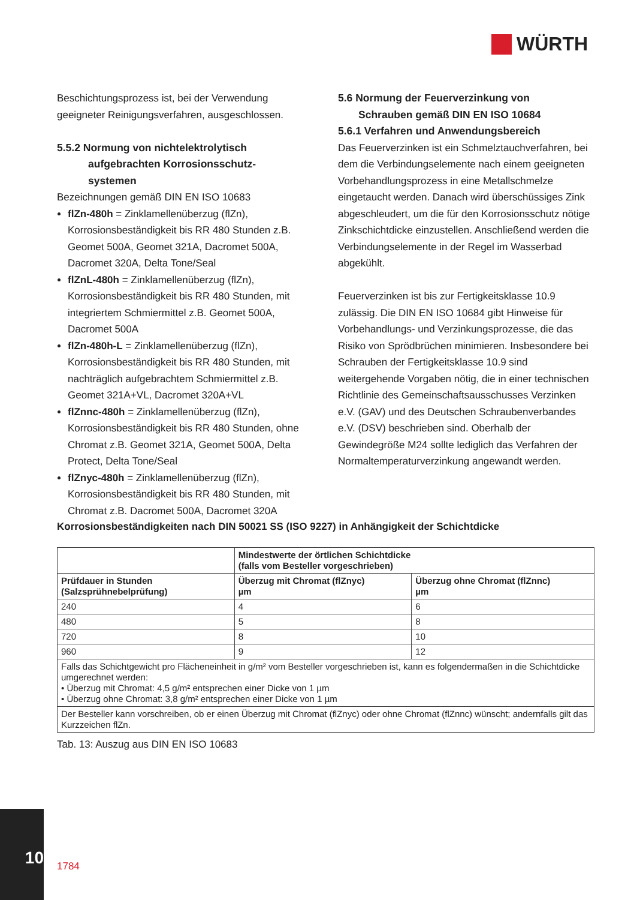WÜRTH
Beschichtungsprozess ist, bei der Verwendung geeigneter Reinigungsverfahren, ausgeschlossen.
5.5.2 Normung von nichtelektrolytisch
aufgebrachten Korrosionsschutz-
systemen
Bezeichnungen gemäß DIN EN ISO 10683
flZn-480h = Zinklamellenüberzug (flZn), Korrosionsbeständigkeit bis RR 480 Stunden z.B. Geomet 500A, Geomet 321A, Dacromet 500A, Dacromet 320A, Delta Tone/Seal
flZnL-480h = Zinklamellenüberzug (flZn), Korrosionsbeständigkeit bis RR 480 Stunden, mit integriertem Schmiermittel z.B. Geomet 500A, Dacromet 500A
flZn-480h-L = Zinklamellenüberzug (flZn), Korrosionsbeständigkeit bis RR 480 Stunden, mit nachträglich aufgebrachtem Schmiermittel z.B. Geomet 321A+VL, Dacromet 320A+VL
flZnnc-480h = Zinklamellenüberzug (flZn), Korrosionsbeständigkeit bis RR 480 Stunden, ohne Chromat z.B. Geomet 321A, Geomet 500A, Delta Protect, Delta Tone/Seal
flZnyc-480h = Zinklamellenüberzug (flZn), Korrosionsbeständigkeit bis RR 480 Stunden, mit Chromat z.B. Dacromet 500A, Dacromet 320A
5.6 Normung der Feuerverzinkung von
Schrauben gemäß DIN EN ISO 10684
5.6.1 Verfahren und Anwendungsbereich
Das Feuerverzinken ist ein Schmelztauchverfahren, bei dem die Verbindungselemente nach einem geeigneten Vorbehandlungsprozess in eine Metallschmelze eingetaucht werden. Danach wird überschüssiges Zink abgeschleudert, um die für den Korrosionsschutz nötige Zinkschichtdicke einzustellen. Anschließend werden die Verbindungselemente in der Regel im Wasserbad abgekühlt.
Feuerverzinken ist bis zur Fertigkeitsklasse 10.9 zulässig. Die DIN EN ISO 10684 gibt Hinweise für Vorbehandlungs- und Verzinkungsprozesse, die das Risiko von Sprödbrüchen minimieren. Insbesondere bei Schrauben der Fertigkeitsklasse 10.9 sind weitergehende Vorgaben nötig, die in einer technischen Richtlinie des Gemeinschaftsausschusses Verzinken e.V. (GAV) und des Deutschen Schraubenverbandes e.V. (DSV) beschrieben sind. Oberhalb der Gewindegröße M24 sollte lediglich das Verfahren der Normaltemperaturverzinkung angewandt werden.
Korrosionsbeständigkeiten nach DIN 50021 SS (ISO 9227) in Anhängigkeit der Schichtdicke
| | Mindestwerte der örtlichen Schichtdicke (falls vom Besteller vorgeschrieben) | |
| --- | --- | --- |
| Prüfdauer in Stunden (Salzsprühnebelprüfung) | Überzug mit Chromat (flZnyc) µm | Überzug ohne Chromat (flZnnc) µm |
| 240 | 4 | 6 |
| 480 | 5 | 8 |
| 720 | 8 | 10 |
| 960 | 9 | 12 |
| Falls das Schichtgewicht pro Flächeneinheit in g/m² vom Besteller vorgeschrieben ist, kann es folgendermaßen in die Schichtdicke umgerechnet werden: • Überzug mit Chromat: 4,5 g/m² entsprechen einer Dicke von 1 µm • Überzug ohne Chromat: 3,8 g/m² entsprechen einer Dicke von 1 µm | | |
| Der Besteller kann vorschreiben, ob er einen Überzug mit Chromat (flZnyc) oder ohne Chromat (flZnnc) wünscht; andernfalls gilt das Kurzzeichen flZn. | | |
Tab. 13: Auszug aus DIN EN ISO 10683
10
1784